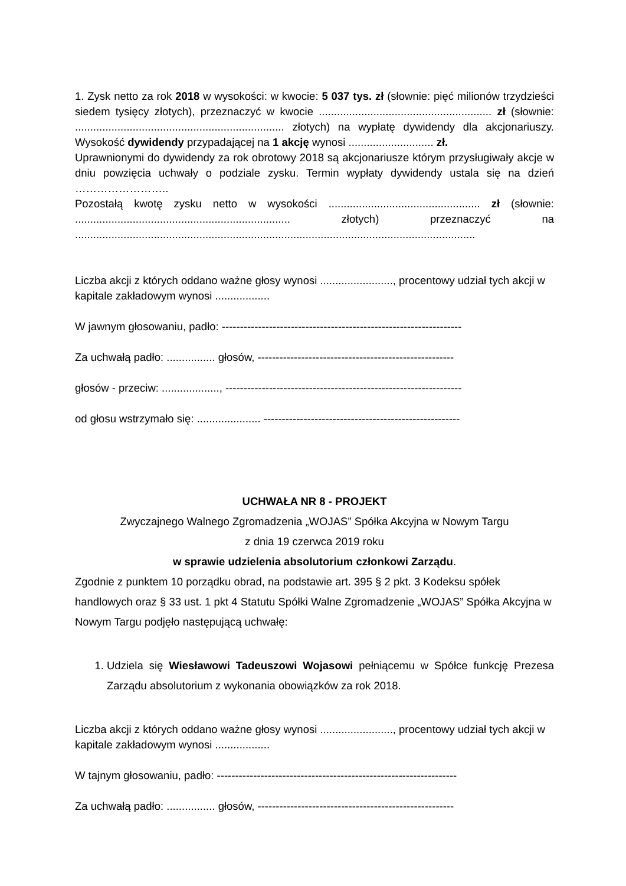1. Zysk netto za rok 2018 w wysokości: w kwocie: 5 037 tys. zł (słownie: pięć milionów trzydzieści siedem tysięcy złotych), przeznaczyć w kwocie ......................................................... zł (słownie: ..................................................................... złotych) na wypłatę dywidendy dla akcjonariuszy. Wysokość dywidendy przypadającej na 1 akcję wynosi ............................ zł.
Uprawnionymi do dywidendy za rok obrotowy 2018 są akcjonariusze którym przysługiwały akcje w dniu powzięcia uchwały o podziale zysku. Termin wypłaty dywidendy ustala się na dzień ……………………..
Pozostałą kwotę zysku netto w wysokości .................................................. zł (słownie: ....................................................................... złotych) przeznaczyć na ....................................................................................................................................
Liczba akcji z których oddano ważne głosy wynosi ........................, procentowy udział tych akcji w kapitale zakładowym wynosi ..................
W jawnym głosowaniu, padło: ------------------------------------------------------------------
Za uchwałą padło: ................ głosów, ------------------------------------------------------
głosów - przeciw: ..................., -----------------------------------------------------------------
od głosu wstrzymało się: ..................... ------------------------------------------------------
UCHWAŁA NR 8 - PROJEKT
Zwyczajnego Walnego Zgromadzenia „WOJAS” Spółka Akcyjna w Nowym Targu
z dnia 19 czerwca 2019 roku
w sprawie udzielenia absolutorium członkowi Zarządu.
Zgodnie z punktem 10 porządku obrad, na podstawie art. 395 § 2 pkt. 3 Kodeksu spółek handlowych oraz § 33 ust. 1 pkt 4 Statutu Spółki Walne Zgromadzenie „WOJAS” Spółka Akcyjna w Nowym Targu podjęło następującą uchwałę:
1. Udziela się Wiesławowi Tadeuszowi Wojasowi pełniącemu w Spółce funkcję Prezesa Zarządu absolutorium z wykonania obowiązków za rok 2018.
Liczba akcji z których oddano ważne głosy wynosi ........................, procentowy udział tych akcji w kapitale zakładowym wynosi ..................
W tajnym głosowaniu, padło: ------------------------------------------------------------------
Za uchwałą padło: ................ głosów, ------------------------------------------------------